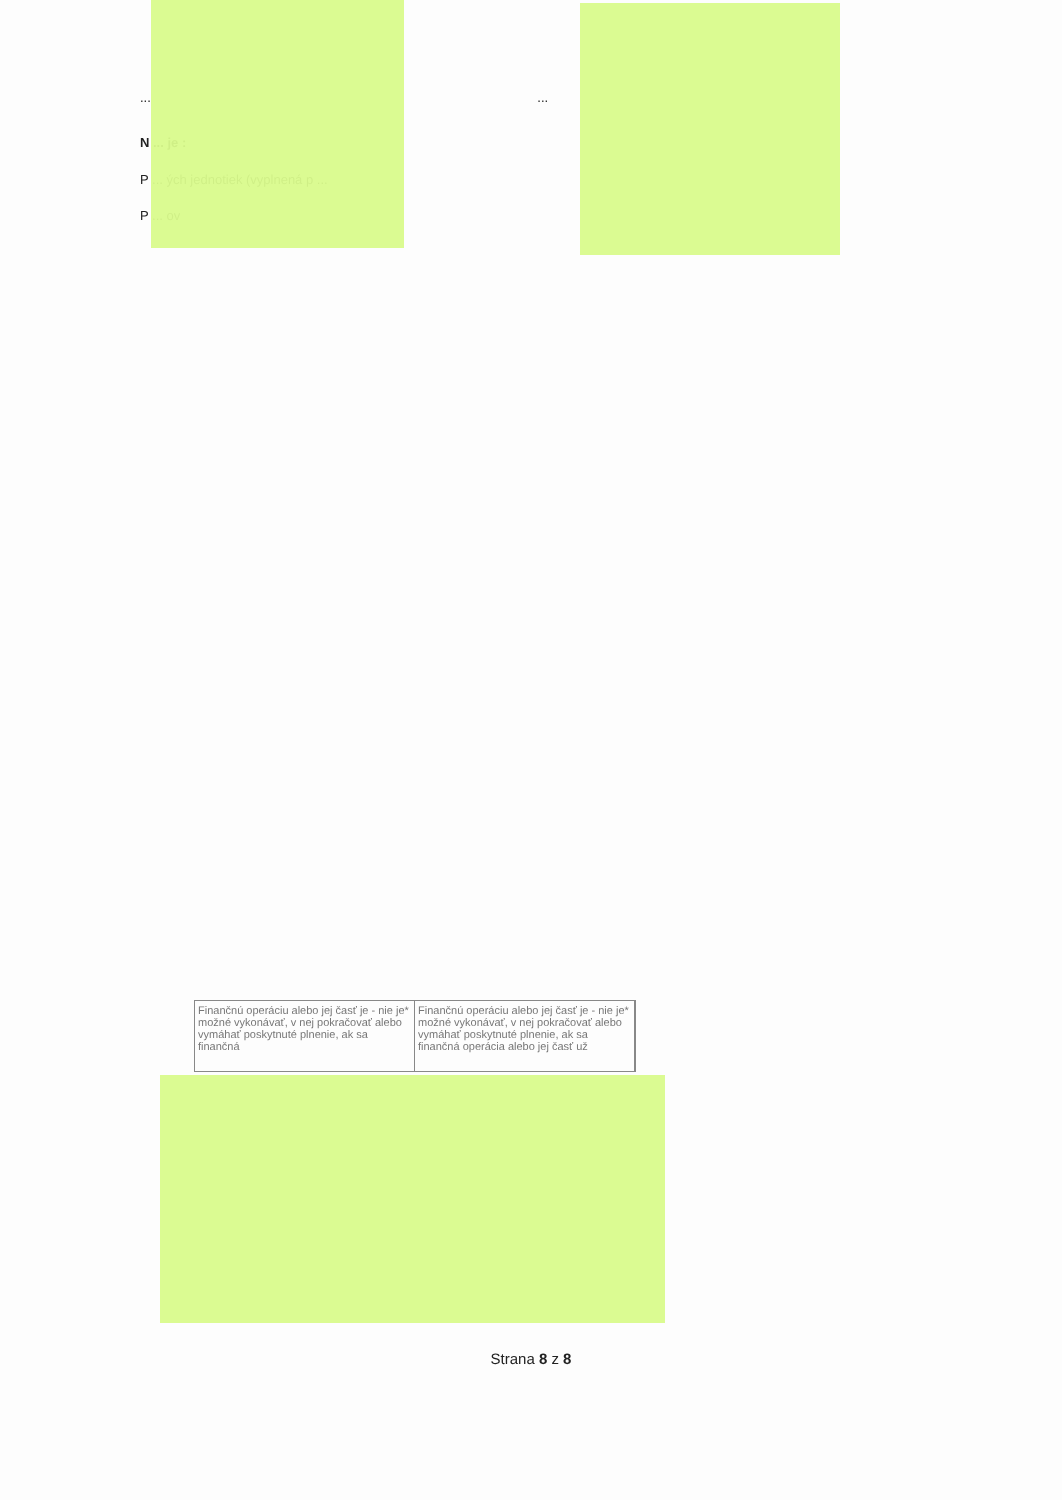... ...
N ... je :
P ... ých jednotiek (vyplnená p ...
P ... ov
Finančnú operáciu alebo jej časť je - nie je* možné vykonávať, v nej pokračovať alebo vymáhať poskytnuté plnenie, ak sa finančná
Finančnú operáciu alebo jej časť je - nie je* možné vykonávať, v nej pokračovať alebo vymáhať poskytnuté plnenie, ak sa finančná operácia alebo jej časť už
Strana 8 z 8